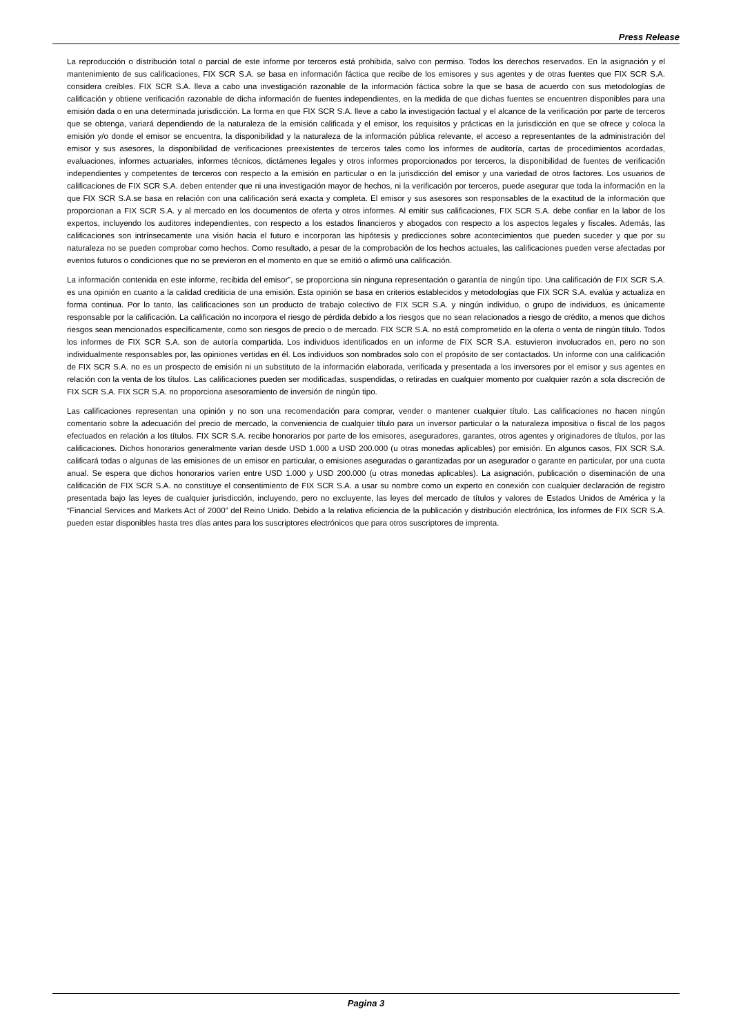Press Release
La reproducción o distribución total o parcial de este informe por terceros está prohibida, salvo con permiso. Todos los derechos reservados. En la asignación y el mantenimiento de sus calificaciones, FIX SCR S.A. se basa en información fáctica que recibe de los emisores y sus agentes y de otras fuentes que FIX SCR S.A. considera creíbles. FIX SCR S.A. lleva a cabo una investigación razonable de la información fáctica sobre la que se basa de acuerdo con sus metodologías de calificación y obtiene verificación razonable de dicha información de fuentes independientes, en la medida de que dichas fuentes se encuentren disponibles para una emisión dada o en una determinada jurisdicción. La forma en que FIX SCR S.A. lleve a cabo la investigación factual y el alcance de la verificación por parte de terceros que se obtenga, variará dependiendo de la naturaleza de la emisión calificada y el emisor, los requisitos y prácticas en la jurisdicción en que se ofrece y coloca la emisión y/o donde el emisor se encuentra, la disponibilidad y la naturaleza de la información pública relevante, el acceso a representantes de la administración del emisor y sus asesores, la disponibilidad de verificaciones preexistentes de terceros tales como los informes de auditoría, cartas de procedimientos acordadas, evaluaciones, informes actuariales, informes técnicos, dictámenes legales y otros informes proporcionados por terceros, la disponibilidad de fuentes de verificación independientes y competentes de terceros con respecto a la emisión en particular o en la jurisdicción del emisor y una variedad de otros factores. Los usuarios de calificaciones de FIX SCR S.A. deben entender que ni una investigación mayor de hechos, ni la verificación por terceros, puede asegurar que toda la información en la que FIX SCR S.A.se basa en relación con una calificación será exacta y completa. El emisor y sus asesores son responsables de la exactitud de la información que proporcionan a FIX SCR S.A. y al mercado en los documentos de oferta y otros informes. Al emitir sus calificaciones, FIX SCR S.A. debe confiar en la labor de los expertos, incluyendo los auditores independientes, con respecto a los estados financieros y abogados con respecto a los aspectos legales y fiscales. Además, las calificaciones son intrínsecamente una visión hacia el futuro e incorporan las hipótesis y predicciones sobre acontecimientos que pueden suceder y que por su naturaleza no se pueden comprobar como hechos. Como resultado, a pesar de la comprobación de los hechos actuales, las calificaciones pueden verse afectadas por eventos futuros o condiciones que no se previeron en el momento en que se emitió o afirmó una calificación.
La información contenida en este informe, recibida del emisor”, se proporciona sin ninguna representación o garantía de ningún tipo. Una calificación de FIX SCR S.A. es una opinión en cuanto a la calidad crediticia de una emisión. Esta opinión se basa en criterios establecidos y metodologías que FIX SCR S.A. evalúa y actualiza en forma continua. Por lo tanto, las calificaciones son un producto de trabajo colectivo de FIX SCR S.A. y ningún individuo, o grupo de individuos, es únicamente responsable por la calificación. La calificación no incorpora el riesgo de pérdida debido a los riesgos que no sean relacionados a riesgo de crédito, a menos que dichos riesgos sean mencionados específicamente, como son riesgos de precio o de mercado. FIX SCR S.A. no está comprometido en la oferta o venta de ningún título. Todos los informes de FIX SCR S.A. son de autoría compartida. Los individuos identificados en un informe de FIX SCR S.A. estuvieron involucrados en, pero no son individualmente responsables por, las opiniones vertidas en él. Los individuos son nombrados solo con el propósito de ser contactados. Un informe con una calificación de FIX SCR S.A. no es un prospecto de emisión ni un substituto de la información elaborada, verificada y presentada a los inversores por el emisor y sus agentes en relación con la venta de los títulos. Las calificaciones pueden ser modificadas, suspendidas, o retiradas en cualquier momento por cualquier razón a sola discreción de FIX SCR S.A. FIX SCR S.A. no proporciona asesoramiento de inversión de ningún tipo.
Las calificaciones representan una opinión y no son una recomendación para comprar, vender o mantener cualquier título. Las calificaciones no hacen ningún comentario sobre la adecuación del precio de mercado, la conveniencia de cualquier título para un inversor particular o la naturaleza impositiva o fiscal de los pagos efectuados en relación a los títulos. FIX SCR S.A. recibe honorarios por parte de los emisores, aseguradores, garantes, otros agentes y originadores de títulos, por las calificaciones. Dichos honorarios generalmente varían desde USD 1.000 a USD 200.000 (u otras monedas aplicables) por emisión. En algunos casos, FIX SCR S.A. calificará todas o algunas de las emisiones de un emisor en particular, o emisiones aseguradas o garantizadas por un asegurador o garante en particular, por una cuota anual. Se espera que dichos honorarios varíen entre USD 1.000 y USD 200.000 (u otras monedas aplicables). La asignación, publicación o diseminación de una calificación de FIX SCR S.A. no constituye el consentimiento de FIX SCR S.A. a usar su nombre como un experto en conexión con cualquier declaración de registro presentada bajo las leyes de cualquier jurisdicción, incluyendo, pero no excluyente, las leyes del mercado de títulos y valores de Estados Unidos de América y la “Financial Services and Markets Act of 2000” del Reino Unido. Debido a la relativa eficiencia de la publicación y distribución electrónica, los informes de FIX SCR S.A. pueden estar disponibles hasta tres días antes para los suscriptores electrónicos que para otros suscriptores de imprenta.
Pagina 3